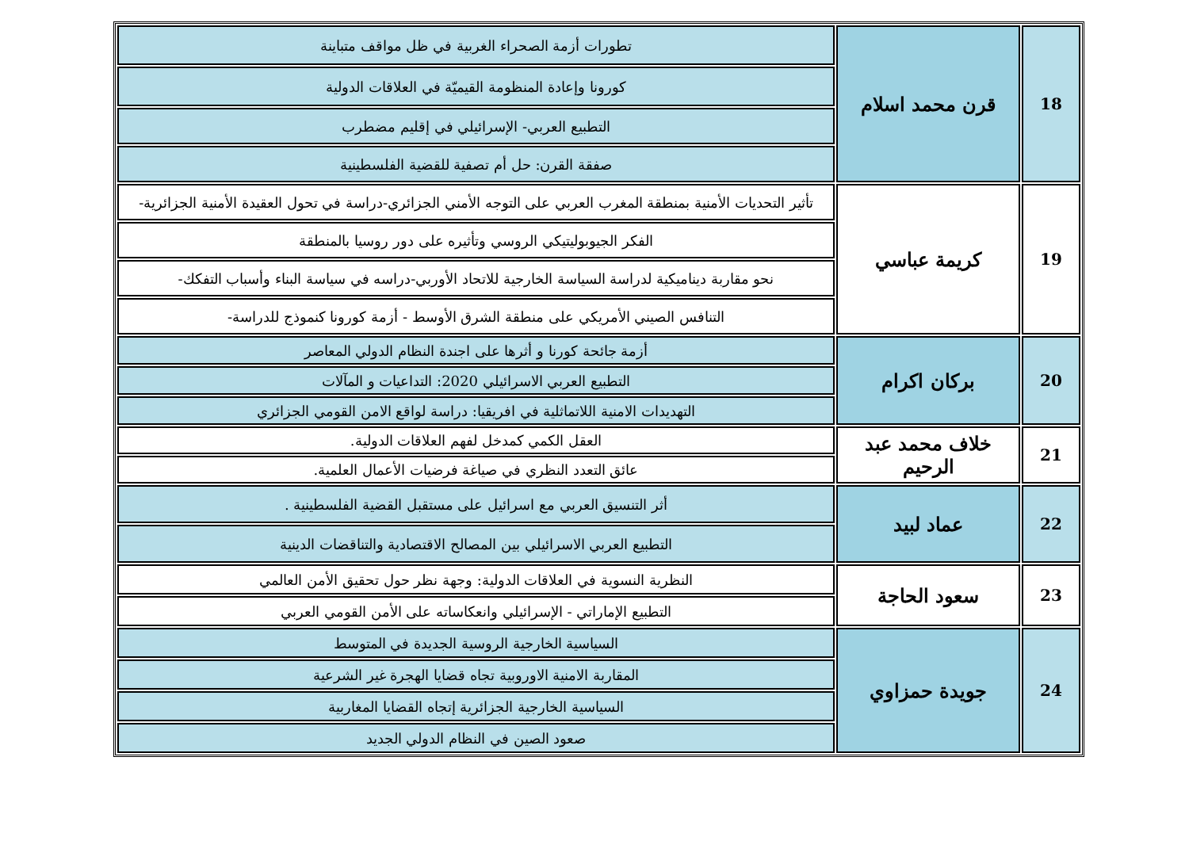| 18 | قرن محمد اسلام | تطورات أزمة الصحراء الغربية في ظل مواقف متباينة |
| | | كورونا وإعادة المنظومة القيميّة في العلاقات الدولية |
| | | التطبيع العربي- الإسرائيلي في إقليم مضطرب |
| | | صفقة القرن: حل أم تصفية للقضية الفلسطينية |
| 19 | كريمة عباسي | تأثير التحديات الأمنية بمنطقة المغرب العربي على التوجه الأمني الجزائري-دراسة في تحول العقيدة الأمنية الجزائرية- |
| | | الفكر الجيوبوليتيكي الروسي وتأثيره على دور روسيا بالمنطقة |
| | | نحو مقاربة ديناميكية لدراسة السياسة الخارجية للاتحاد الأوربي-دراسه في سياسة البناء وأسباب التفكك- |
| | | التنافس الصيني الأمريكي على منطقة الشرق الأوسط - أزمة كورونا كنموذج للدراسة- |
| 20 | بركان اكرام | أزمة جائحة كورنا و أثرها على اجندة النظام الدولي المعاصر |
| | | التطبيع العربي الاسرائيلي 2020: التداعيات و المآلات |
| | | التهديدات الامنية اللاتماثلية في افريقيا: دراسة لواقع الامن القومي الجزائري |
| 21 | خلاف محمد عبد الرحيم | العقل الكمي كمدخل لفهم العلاقات الدولية. |
| | | عائق التعدد النظري في صياغة فرضيات الأعمال العلمية. |
| 22 | عماد لبيد | أثر التنسيق العربي مع اسرائيل على مستقبل القضية الفلسطينية . |
| | | التطبيع العربي الاسرائيلي بين المصالح الاقتصادية والتناقضات الدينية |
| 23 | سعود الحاجة | النظرية النسوية في العلاقات الدولية: وجهة نظر حول تحقيق الأمن العالمي |
| | | التطبيع الإماراتي - الإسرائيلي وانعكاساته على الأمن القومي العربي |
| 24 | جويدة حمزاوي | السياسية الخارجية الروسية الجديدة في المتوسط |
| | | المقاربة الامنية الاوروبية تجاه قضايا الهجرة غير الشرعية |
| | | السياسية الخارجية الجزائرية إتجاه القضايا المغاربية |
| | | صعود الصين في النظام الدولي الجديد |